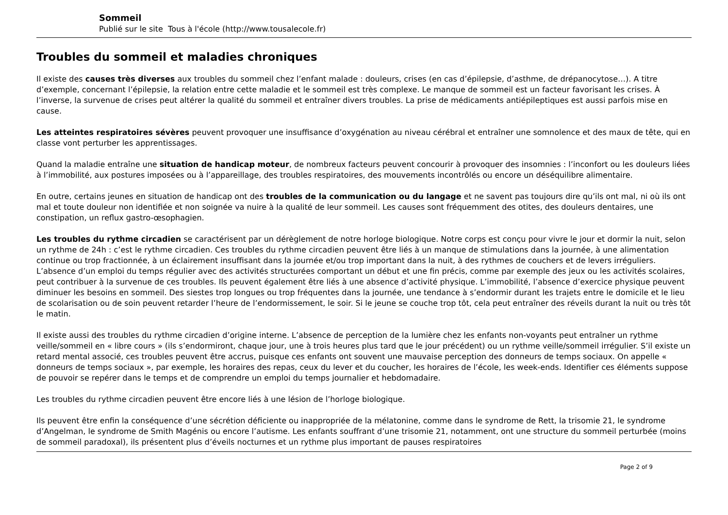Sommeil
Publié sur le site Tous à l'école (http://www.tousalecole.fr)
Troubles du sommeil et maladies chroniques
Il existe des causes très diverses aux troubles du sommeil chez l’enfant malade : douleurs, crises (en cas d’épilepsie, d’asthme, de drépanocytose…). A titre d’exemple, concernant l’épilepsie, la relation entre cette maladie et le sommeil est très complexe. Le manque de sommeil est un facteur favorisant les crises. À l’inverse, la survenue de crises peut altérer la qualité du sommeil et entraîner divers troubles. La prise de médicaments antiépileptiques est aussi parfois mise en cause.
Les atteintes respiratoires sévères peuvent provoquer une insuffisance d’oxygénation au niveau cérébral et entraîner une somnolence et des maux de tête, qui en classe vont perturber les apprentissages.
Quand la maladie entraîne une situation de handicap moteur, de nombreux facteurs peuvent concourir à provoquer des insomnies : l’inconfort ou les douleurs liées à l’immobilité, aux postures imposées ou à l’appareillage, des troubles respiratoires, des mouvements incontrôlés ou encore un déséquilibre alimentaire.
En outre, certains jeunes en situation de handicap ont des troubles de la communication ou du langage et ne savent pas toujours dire qu’ils ont mal, ni où ils ont mal et toute douleur non identifiée et non soignée va nuire à la qualité de leur sommeil. Les causes sont fréquemment des otites, des douleurs dentaires, une constipation, un reflux gastro-œsophagien.
Les troubles du rythme circadien se caractérisent par un dérèglement de notre horloge biologique. Notre corps est conçu pour vivre le jour et dormir la nuit, selon un rythme de 24h : c’est le rythme circadien. Ces troubles du rythme circadien peuvent être liés à un manque de stimulations dans la journée, à une alimentation continue ou trop fractionnée, à un éclairement insuffisant dans la journée et/ou trop important dans la nuit, à des rythmes de couchers et de levers irréguliers. L’absence d’un emploi du temps régulier avec des activités structurées comportant un début et une fin précis, comme par exemple des jeux ou les activités scolaires, peut contribuer à la survenue de ces troubles. Ils peuvent également être liés à une absence d’activité physique. L’immobilité, l’absence d’exercice physique peuvent diminuer les besoins en sommeil. Des siestes trop longues ou trop fréquentes dans la journée, une tendance à s’endormir durant les trajets entre le domicile et le lieu de scolarisation ou de soin peuvent retarder l’heure de l’endormissement, le soir. Si le jeune se couche trop tôt, cela peut entraîner des réveils durant la nuit ou très tôt le matin.
Il existe aussi des troubles du rythme circadien d’origine interne. L’absence de perception de la lumière chez les enfants non-voyants peut entraîner un rythme veille/sommeil en « libre cours » (ils s’endormiront, chaque jour, une à trois heures plus tard que le jour précédent) ou un rythme veille/sommeil irrégulier. S’il existe un retard mental associé, ces troubles peuvent être accrus, puisque ces enfants ont souvent une mauvaise perception des donneurs de temps sociaux. On appelle « donneurs de temps sociaux », par exemple, les horaires des repas, ceux du lever et du coucher, les horaires de l’école, les week-ends. Identifier ces éléments suppose de pouvoir se repérer dans le temps et de comprendre un emploi du temps journalier et hebdomadaire.
Les troubles du rythme circadien peuvent être encore liés à une lésion de l’horloge biologique.
Ils peuvent être enfin la conséquence d’une sécrétion déficiente ou inappropriée de la mélatonine, comme dans le syndrome de Rett, la trisomie 21, le syndrome d’Angelman, le syndrome de Smith Magénis ou encore l’autisme. Les enfants souffrant d’une trisomie 21, notamment, ont une structure du sommeil perturbée (moins de sommeil paradoxal), ils présentent plus d’éveils nocturnes et un rythme plus important de pauses respiratoires
Page 2 of 9